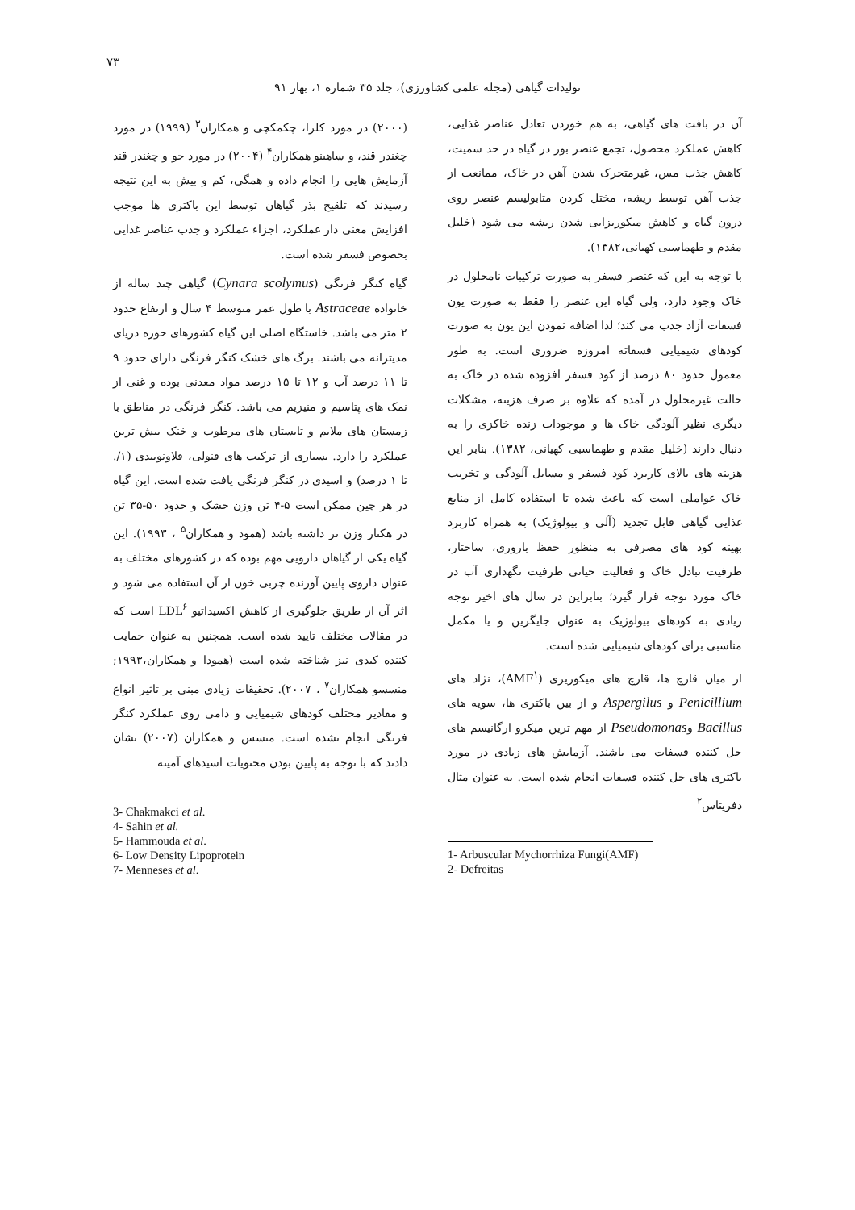۷۳
تولیدات گیاهی (مجله علمی کشاورزی)، جلد ۳۵ شماره ۱، بهار ۹۱
آن در بافت های گیاهی، به هم خوردن تعادل عناصر غذایی، کاهش عملکرد محصول، تجمع عنصر بور در گیاه در حد سمیت، کاهش جذب مس، غیرمتحرک شدن آهن در خاک، ممانعت از جذب آهن توسط ریشه، مختل کردن متابولیسم عنصر روی درون گیاه و کاهش میکوریزایی شدن ریشه می شود (خلیل مقدم و طهماسبی کهیانی،۱۳۸۲).
با توجه به این که عنصر فسفر به صورت ترکیبات نامحلول در خاک وجود دارد، ولی گیاه این عنصر را فقط به صورت یون فسفات آزاد جذب می کند؛ لذا اضافه نمودن این یون به صورت کودهای شیمیایی فسفاته امروزه ضروری است. به طور معمول حدود ۸۰ درصد از کود فسفر افزوده شده در خاک به حالت غیرمحلول در آمده که علاوه بر صرف هزینه، مشکلات دیگری نظیر آلودگی خاک ها و موجودات زنده خاکزی را به دنبال دارند (خلیل مقدم و طهماسبی کهیانی، ۱۳۸۲). بنابر این هزینه های بالای کاربرد کود فسفر و مسایل آلودگی و تخریب خاک عواملی است که باعث شده تا استفاده کامل از منابع غذایی گیاهی قابل تجدید (آلی و بیولوژیک) به همراه کاربرد بهینه کود های مصرفی به منظور حفظ باروری، ساختار، ظرفیت تبادل خاک و فعالیت حیاتی ظرفیت نگهداری آب در خاک مورد توجه قرار گیرد؛ بنابراین در سال های اخیر توجه زیادی به کودهای بیولوژیک به عنوان جایگزین و یا مکمل مناسبی برای کودهای شیمیایی شده است.
از میان قارچ ها، قارچ های میکوریزی (AMF<sup>۱</sup>)، نژاد های Penicillium و Aspergilus و از بین باکتری ها، سویه های Bacillus وPseudomonas از مهم ترین میکرو ارگانیسم های حل کننده فسفات می باشند. آزمایش های زیادی در مورد باکتری های حل کننده فسفات انجام شده است. به عنوان مثال دفریتاس<sup>۲</sup>
1- Arbuscular Mychorrhiza Fungi(AMF)
2- Defreitas
(۲۰۰۰) در مورد کلزا، چکمکچی و همکاران<sup>۳</sup> (۱۹۹۹) در مورد چغندر قند، و ساهینو همکاران<sup>۴</sup> (۲۰۰۴) در مورد جو و چغندر قند آزمایش هایی را انجام داده و همگی، کم و بیش به این نتیجه رسیدند که تلقیح بذر گیاهان توسط این باکتری ها موجب افزایش معنی دار عملکرد، اجزاء عملکرد و جذب عناصر غذایی بخصوص فسفر شده است.
گیاه کنگر فرنگی (Cynara scolymus) گیاهی چند ساله از خانواده Astraceae با طول عمر متوسط ۴ سال و ارتفاع حدود ۲ متر می باشد. خاستگاه اصلی این گیاه کشورهای حوزه دریای مدیترانه می باشند. برگ های خشک کنگر فرنگی دارای حدود ۹ تا ۱۱ درصد آب و ۱۲ تا ۱۵ درصد مواد معدنی بوده و غنی از نمک های پتاسیم و منیزیم می باشد. کنگر فرنگی در مناطق با زمستان های ملایم و تابستان های مرطوب و خنک بیش ترین عملکرد را دارد. بسیاری از ترکیب های فنولی، فلاونوییدی (۱/. تا ۱ درصد) و اسیدی در کنگر فرنگی یافت شده است. این گیاه در هر چین ممکن است ۵-۴ تن وزن خشک و حدود ۵۰-۳۵ تن در هکتار وزن تر داشته باشد (همود و همکاران<sup>۵</sup> ، ۱۹۹۳). این گیاه یکی از گیاهان دارویی مهم بوده که در کشورهای مختلف به عنوان داروی پایین آورنده چربی خون از آن استفاده می شود و اثر آن از طریق جلوگیری از کاهش اکسیداتیو LDL<sup>۶</sup> است که در مقالات مختلف تایید شده است. همچنین به عنوان حمایت کننده کبدی نیز شناخته شده است (همودا و همکاران،۱۹۹۳; منسسو همکاران<sup>۷</sup> ، ۲۰۰۷). تحقیقات زیادی مبنی بر تاثیر انواع و مقادیر مختلف کودهای شیمیایی و دامی روی عملکرد کنگر فرنگی انجام نشده است. منسس و همکاران (۲۰۰۷) نشان دادند که با توجه به پایین بودن محتویات اسیدهای آمینه
3- Chakmakci et al.
4- Sahin et al.
5- Hammouda et al.
6- Low Density Lipoprotein
7- Menneses et al.